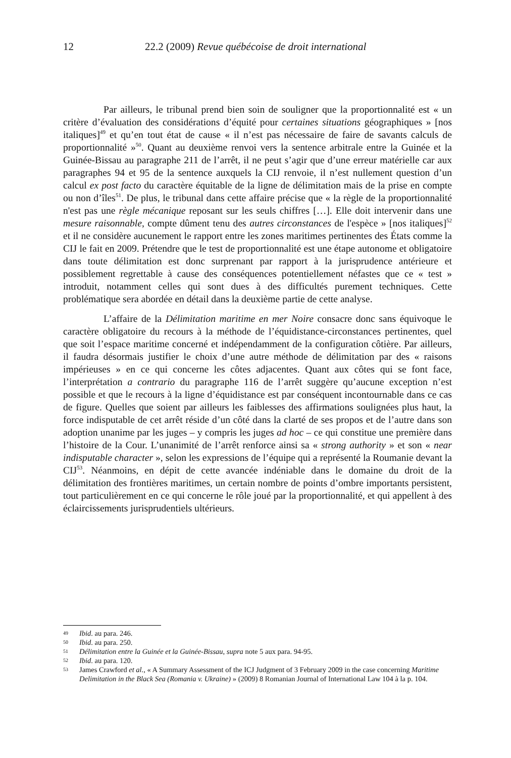12 22.2 (2009) Revue québécoise de droit international
Par ailleurs, le tribunal prend bien soin de souligner que la proportionnalité est « un critère d’évaluation des considérations d’équité pour certaines situations géographiques » [nos italiques]<sup>49</sup> et qu’en tout état de cause « il n’est pas nécessaire de faire de savants calculs de proportionnalité »<sup>50</sup>. Quant au deuxième renvoi vers la sentence arbitrale entre la Guinée et la Guinée-Bissau au paragraphe 211 de l’arrêt, il ne peut s’agir que d’une erreur matérielle car aux paragraphes 94 et 95 de la sentence auxquels la CIJ renvoie, il n’est nullement question d’un calcul ex post facto du caractère équitable de la ligne de délimitation mais de la prise en compte ou non d’îles<sup>51</sup>. De plus, le tribunal dans cette affaire précise que « la règle de la proportionnalité n'est pas une règle mécanique reposant sur les seuls chiffres […]. Elle doit intervenir dans une mesure raisonnable, compte dûment tenu des autres circonstances de l'espèce » [nos italiques]<sup>52</sup> et il ne considère aucunement le rapport entre les zones maritimes pertinentes des États comme la CIJ le fait en 2009. Prétendre que le test de proportionnalité est une étape autonome et obligatoire dans toute délimitation est donc surprenant par rapport à la jurisprudence antérieure et possiblement regrettable à cause des conséquences potentiellement néfastes que ce « test » introduit, notamment celles qui sont dues à des difficultés purement techniques. Cette problématique sera abordée en détail dans la deuxième partie de cette analyse.
L’affaire de la Délimitation maritime en mer Noire consacre donc sans équivoque le caractère obligatoire du recours à la méthode de l’équidistance-circonstances pertinentes, quel que soit l’espace maritime concerné et indépendamment de la configuration côtière. Par ailleurs, il faudra désormais justifier le choix d’une autre méthode de délimitation par des « raisons impérieuses » en ce qui concerne les côtes adjacentes. Quant aux côtes qui se font face, l’interprétation a contrario du paragraphe 116 de l’arrêt suggère qu’aucune exception n’est possible et que le recours à la ligne d’équidistance est par conséquent incontournable dans ce cas de figure. Quelles que soient par ailleurs les faiblesses des affirmations soulignées plus haut, la force indisputable de cet arrêt réside d’un côté dans la clarté de ses propos et de l’autre dans son adoption unanime par les juges – y compris les juges ad hoc – ce qui constitue une première dans l’histoire de la Cour. L’unanimité de l’arrêt renforce ainsi sa « strong authority » et son « near indisputable character », selon les expressions de l’équipe qui a représenté la Roumanie devant la CIJ<sup>53</sup>. Néanmoins, en dépit de cette avancée indéniable dans le domaine du droit de la délimitation des frontières maritimes, un certain nombre de points d’ombre importants persistent, tout particulièrement en ce qui concerne le rôle joué par la proportionnalité, et qui appellent à des éclaircissements jurisprudentiels ultérieurs.
49 Ibid. au para. 246.
50 Ibid. au para. 250.
51 Délimitation entre la Guinée et la Guinée-Bissau, supra note 5 aux para. 94-95.
52 Ibid. au para. 120.
53 James Crawford et al., « A Summary Assessment of the ICJ Judgment of 3 February 2009 in the case concerning Maritime Delimitation in the Black Sea (Romania v. Ukraine) » (2009) 8 Romanian Journal of International Law 104 à la p. 104.